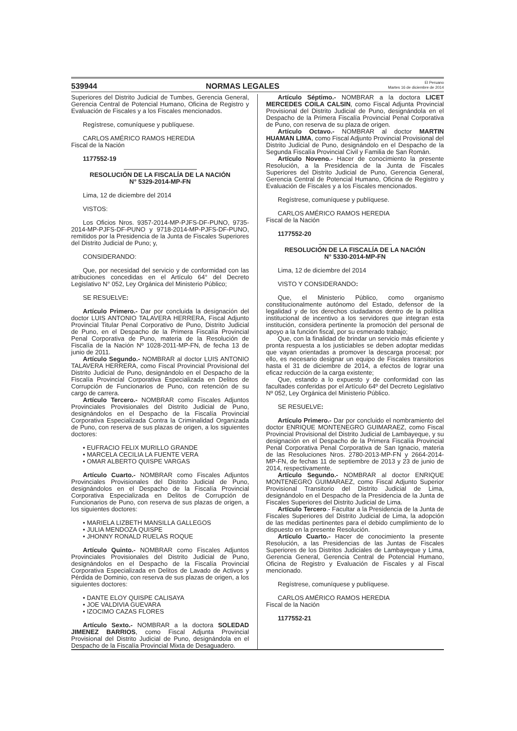539944 NORMAS LEGALES El Peruano
Martes 16 de diciembre de 2014
Superiores del Distrito Judicial de Tumbes, Gerencia General, Gerencia Central de Potencial Humano, Oficina de Registro y Evaluación de Fiscales y a los Fiscales mencionados.
Regístrese, comuníquese y publíquese.
CARLOS AMÉRICO RAMOS HEREDIA
Fiscal de la Nación
1177552-19
RESOLUCIÓN DE LA FISCALÍA DE LA NACIÓN
N° 5329-2014-MP-FN
Lima, 12 de diciembre del 2014
VISTOS:
Los Oficios Nros. 9357-2014-MP-PJFS-DF-PUNO, 9735-2014-MP-PJFS-DF-PUNO y 9718-2014-MP-PJFS-DF-PUNO, remitidos por la Presidencia de la Junta de Fiscales Superiores del Distrito Judicial de Puno; y,
CONSIDERANDO:
Que, por necesidad del servicio y de conformidad con las atribuciones concedidas en el Artículo 64° del Decreto Legislativo N° 052, Ley Orgánica del Ministerio Público;
SE RESUELVE:
Artículo Primero.- Dar por concluida la designación del doctor LUIS ANTONIO TALAVERA HERRERA, Fiscal Adjunto Provincial Titular Penal Corporativo de Puno, Distrito Judicial de Puno, en el Despacho de la Primera Fiscalía Provincial Penal Corporativa de Puno, materia de la Resolución de Fiscalía de la Nación Nº 1028-2011-MP-FN, de fecha 13 de junio de 2011.
Artículo Segundo.- NOMBRAR al doctor LUIS ANTONIO TALAVERA HERRERA, como Fiscal Provincial Provisional del Distrito Judicial de Puno, designándolo en el Despacho de la Fiscalía Provincial Corporativa Especializada en Delitos de Corrupción de Funcionarios de Puno, con retención de su cargo de carrera.
Artículo Tercero.- NOMBRAR como Fiscales Adjuntos Provinciales Provisionales del Distrito Judicial de Puno, designándolos en el Despacho de la Fiscalía Provincial Corporativa Especializada Contra la Criminalidad Organizada de Puno, con reserva de sus plazas de origen, a los siguientes doctores:
• EUFRACIO FELIX MURILLO GRANDE
• MARCELA CECILIA LA FUENTE VERA
• OMAR ALBERTO QUISPE VARGAS
Artículo Cuarto.- NOMBRAR como Fiscales Adjuntos Provinciales Provisionales del Distrito Judicial de Puno, designándolos en el Despacho de la Fiscalía Provincial Corporativa Especializada en Delitos de Corrupción de Funcionarios de Puno, con reserva de sus plazas de origen, a los siguientes doctores:
• MARIELA LIZBETH MANSILLA GALLEGOS
• JULIA MENDOZA QUISPE
• JHONNY RONALD RUELAS ROQUE
Artículo Quinto.- NOMBRAR como Fiscales Adjuntos Provinciales Provisionales del Distrito Judicial de Puno, designándolos en el Despacho de la Fiscalía Provincial Corporativa Especializada en Delitos de Lavado de Activos y Pérdida de Dominio, con reserva de sus plazas de origen, a los siguientes doctores:
• DANTE ELOY QUISPE CALISAYA
• JOE VALDIVIA GUEVARA
• IZOCIMO CAZAS FLORES
Artículo Sexto.- NOMBRAR a la doctora SOLEDAD JIMENEZ BARRIOS, como Fiscal Adjunta Provincial Provisional del Distrito Judicial de Puno, designándola en el Despacho de la Fiscalía Provincial Mixta de Desaguadero.
Artículo Séptimo.- NOMBRAR a la doctora LICET MERCEDES COILA CALSIN, como Fiscal Adjunta Provincial Provisional del Distrito Judicial de Puno, designándola en el Despacho de la Primera Fiscalía Provincial Penal Corporativa de Puno, con reserva de su plaza de origen.
Artículo Octavo.- NOMBRAR al doctor MARTIN HUAMAN LIMA, como Fiscal Adjunto Provincial Provisional del Distrito Judicial de Puno, designándolo en el Despacho de la Segunda Fiscalía Provincial Civil y Familia de San Román.
Artículo Noveno.- Hacer de conocimiento la presente Resolución, a la Presidencia de la Junta de Fiscales Superiores del Distrito Judicial de Puno, Gerencia General, Gerencia Central de Potencial Humano, Oficina de Registro y Evaluación de Fiscales y a los Fiscales mencionados.
Regístrese, comuníquese y publíquese.
CARLOS AMÉRICO RAMOS HEREDIA
Fiscal de la Nación
1177552-20
RESOLUCIÓN DE LA FISCALÍA DE LA NACIÓN
N° 5330-2014-MP-FN
Lima, 12 de diciembre del 2014
VISTO Y CONSIDERANDO:
Que, el Ministerio Público, como organismo constitucionalmente autónomo del Estado, defensor de la legalidad y de los derechos ciudadanos dentro de la política institucional de incentivo a los servidores que integran esta institución, considera pertinente la promoción del personal de apoyo a la función fiscal, por su esmerado trabajo;
Que, con la finalidad de brindar un servicio más eficiente y pronta respuesta a los justiciables se deben adoptar medidas que vayan orientadas a promover la descarga procesal; por ello, es necesario designar un equipo de Fiscales transitorios hasta el 31 de diciembre de 2014, a efectos de lograr una eficaz reducción de la carga existente;
Que, estando a lo expuesto y de conformidad con las facultades conferidas por el Artículo 64º del Decreto Legislativo Nº 052, Ley Orgánica del Ministerio Público.
SE RESUELVE:
Artículo Primero.- Dar por concluido el nombramiento del doctor ENRIQUE MONTENEGRO GUIMARAEZ, como Fiscal Provincial Provisional del Distrito Judicial de Lambayeque, y su designación en el Despacho de la Primera Fiscalía Provincial Penal Corporativa Penal Corporativa de San Ignacio, materia de las Resoluciones Nros. 2780-2013-MP-FN y 2664-2014-MP-FN, de fechas 11 de septiembre de 2013 y 23 de junio de 2014, respectivamente.
Artículo Segundo.- NOMBRAR al doctor ENRIQUE MONTENEGRO GUIMARAEZ, como Fiscal Adjunto Superior Provisional Transitorio del Distrito Judicial de Lima, designándolo en el Despacho de la Presidencia de la Junta de Fiscales Superiores del Distrito Judicial de Lima.
Artículo Tercero.- Facultar a la Presidencia de la Junta de Fiscales Superiores del Distrito Judicial de Lima, la adopción de las medidas pertinentes para el debido cumplimiento de lo dispuesto en la presente Resolución.
Artículo Cuarto.- Hacer de conocimiento la presente Resolución, a las Presidencias de las Juntas de Fiscales Superiores de los Distritos Judiciales de Lambayeque y Lima, Gerencia General, Gerencia Central de Potencial Humano, Oficina de Registro y Evaluación de Fiscales y al Fiscal mencionado.
Regístrese, comuníquese y publíquese.
CARLOS AMÉRICO RAMOS HEREDIA
Fiscal de la Nación
1177552-21